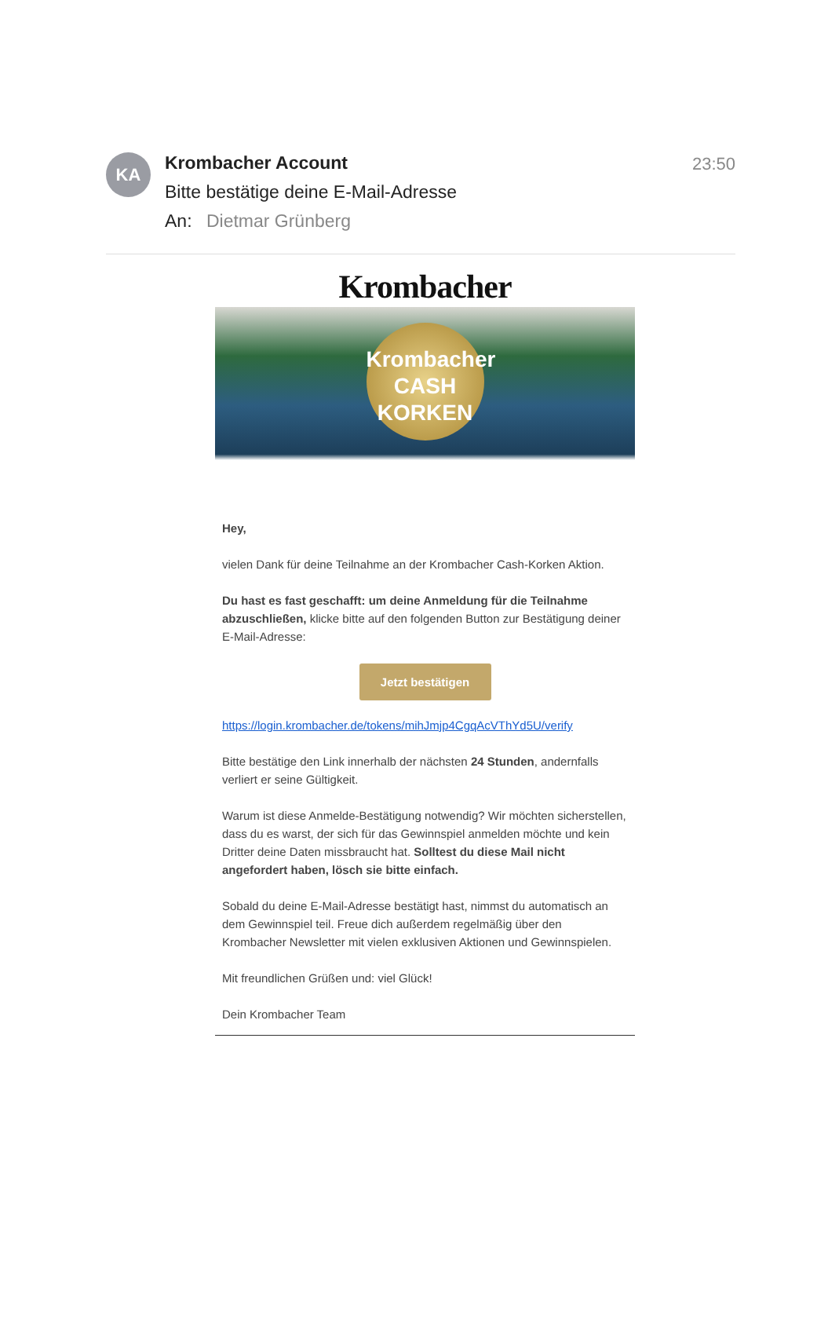KA
Krombacher Account
Bitte bestätige deine E-Mail-Adresse
An: Dietmar Grünberg
23:50
Krombacher
Krombacher
CASH
KORKEN
Hey,
vielen Dank für deine Teilnahme an der Krombacher Cash-Korken Aktion.
Du hast es fast geschafft: um deine Anmeldung für die Teilnahme abzuschließen, klicke bitte auf den folgenden Button zur Bestätigung deiner E-Mail-Adresse:
Jetzt bestätigen
https://login.krombacher.de/tokens/mihJmjp4CgqAcVThYd5U/verify
Bitte bestätige den Link innerhalb der nächsten 24 Stunden, andernfalls verliert er seine Gültigkeit.
Warum ist diese Anmelde-Bestätigung notwendig? Wir möchten sicherstellen, dass du es warst, der sich für das Gewinnspiel anmelden möchte und kein Dritter deine Daten missbraucht hat. Solltest du diese Mail nicht angefordert haben, lösch sie bitte einfach.
Sobald du deine E-Mail-Adresse bestätigt hast, nimmst du automatisch an dem Gewinnspiel teil. Freue dich außerdem regelmäßig über den Krombacher Newsletter mit vielen exklusiven Aktionen und Gewinnspielen.
Mit freundlichen Grüßen und: viel Glück!
Dein Krombacher Team